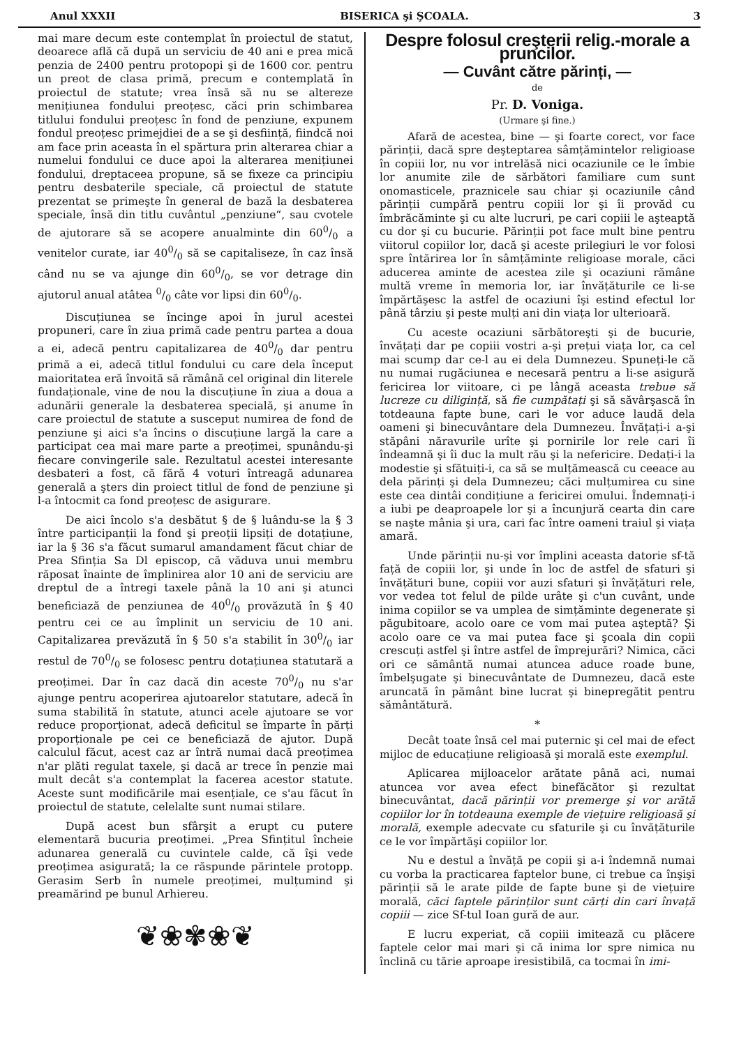Anul XXXII BISERICA şi ŞCOALA. 3
mai mare decum este contemplat în proiectul de statut, deoarece află că după un serviciu de 40 ani e prea mică penzia de 2400 pentru protopopi şi de 1600 cor. pentru un preot de clasa primă, precum e contemplată în proiectul de statute; vrea însă să nu se altereze menițiunea fondului preoțesc, căci prin schimbarea titlului fondului preoțesc în fond de penziune, expunem fondul preoțesc primejdiei de a se şi desființă, fiindcă noi am face prin aceasta în el spărtura prin alterarea chiar a numelui fondului ce duce apoi la alterarea menițiunei fondului, dreptaceea propune, să se fixeze ca principiu pentru desbaterile speciale, că proiectul de statute prezentat se primeşte în general de bază la desbaterea speciale, însă din titlu cuvântul „penziune“, sau cvotele de ajutorare să se acopere anualminte din 600/0 a venitelor curate, iar 400/0 să se capitaliseze, în caz însă când nu se va ajunge din 600/0, se vor detrage din ajutorul anual atâtea 0/0 câte vor lipsi din 600/0.
Discuțiunea se încinge apoi în jurul acestei propuneri, care în ziua primă cade pentru partea a doua a ei, adecă pentru capitalizarea de 400/0 dar pentru primă a ei, adecă titlul fondului cu care dela început maioritatea eră învoită să rămână cel original din literele fundaționale, vine de nou la discuțiune în ziua a doua a adunării generale la desbaterea specială, şi anume în care proiectul de statute a susceput numirea de fond de penziune şi aici s'a încins o discuțiune largă la care a participat cea mai mare parte a preoțimei, spunându-şi fiecare convingerile sale. Rezultatul acestei interesante desbateri a fost, că fără 4 voturi întreagă adunarea generală a şters din proiect titlul de fond de penziune şi l-a întocmit ca fond preoțesc de asigurare.
De aici încolo s'a desbătut § de § luându-se la § 3 între participanții la fond şi preoții lipsiți de dotațiune, iar la § 36 s'a făcut sumarul amandament făcut chiar de Prea Sfinția Sa Dl episcop, că văduva unui membru răposat înainte de împlinirea alor 10 ani de serviciu are dreptul de a întregi taxele până la 10 ani şi atunci beneficiază de penziunea de 400/0 provăzută în § 40 pentru cei ce au împlinit un serviciu de 10 ani. Capitalizarea prevăzută în § 50 s'a stabilit în 300/0 iar restul de 700/0 se folosesc pentru dotațiunea statutară a preoțimei. Dar în caz dacă din aceste 700/0 nu s'ar ajunge pentru acoperirea ajutoarelor statutare, adecă în suma stabilită în statute, atunci acele ajutoare se vor reduce proporționat, adecă deficitul se împarte în părți proporționale pe cei ce beneficiază de ajutor. După calculul făcut, acest caz ar întră numai dacă preoțimea n'ar plăti regulat taxele, şi dacă ar trece în penzie mai mult decât s'a contemplat la facerea acestor statute. Aceste sunt modificările mai esențiale, ce s'au făcut în proiectul de statute, celelalte sunt numai stilare.
După acest bun sfârşit a erupt cu putere elementară bucuria preoțimei. „Prea Sfințitul încheie adunarea generală cu cuvintele calde, că îşi vede preoțimea asigurată; la ce răspunde părintele protopp. Gerasim Serb în numele preoțimei, mulțumind şi preamărind pe bunul Arhiereu.
❦❀✾❀❦
Despre folosul creşterii relig.-morale a pruncilor.
— Cuvânt către părinți, —
de
Pr. D. Voniga.
(Urmare şi fine.)
Afară de acestea, bine — şi foarte corect, vor face părinții, dacă spre deşteptarea sâmțămintelor religioase în copiii lor, nu vor intrelăsă nici ocaziunile ce le îmbie lor anumite zile de sărbători familiare cum sunt onomasticele, praznicele sau chiar şi ocaziunile când părinții cumpără pentru copiii lor şi îi provăd cu îmbrăcăminte şi cu alte lucruri, pe cari copiii le aşteaptă cu dor şi cu bucurie. Părinții pot face mult bine pentru viitorul copiilor lor, dacă şi aceste prilegiuri le vor folosi spre întărirea lor în sâmțăminte religioase morale, căci aducerea aminte de acestea zile şi ocaziuni rămâne multă vreme în memoria lor, iar învățăturile ce li-se împărtăşesc la astfel de ocaziuni îşi estind efectul lor până târziu şi peste mulți ani din viața lor ulterioară.
Cu aceste ocaziuni sărbătoreşti şi de bucurie, învățați dar pe copiii vostri a-şi prețui viața lor, ca cel mai scump dar ce-l au ei dela Dumnezeu. Spuneți-le că nu numai rugăciunea e necesară pentru a li-se asigură fericirea lor viitoare, ci pe lângă aceasta trebue să lucreze cu diligință, să fie cumpătați şi să săvârşască în totdeauna fapte bune, cari le vor aduce laudă dela oameni şi binecuvântare dela Dumnezeu. Învățați-i a-şi stăpâni năravurile urîte şi pornirile lor rele cari îi îndeamnă şi îi duc la mult rău şi la nefericire. Dedați-i la modestie şi sfătuiți-i, ca să se mulțămească cu ceeace au dela părinți şi dela Dumnezeu; căci mulțumirea cu sine este cea dintâi condițiune a fericirei omului. Îndemnați-i a iubi pe deaproapele lor şi a încunjură cearta din care se naşte mânia şi ura, cari fac între oameni traiul şi viața amară.
Unde părinții nu-şi vor împlini aceasta datorie sf-tă față de copiii lor, şi unde în loc de astfel de sfaturi şi învățături bune, copiii vor auzi sfaturi şi învățături rele, vor vedea tot felul de pilde urâte şi c'un cuvânt, unde inima copiilor se va umplea de simțăminte degenerate şi păgubitoare, acolo oare ce vom mai putea aşteptă? Şi acolo oare ce va mai putea face şi şcoala din copii crescuți astfel şi între astfel de împrejurări? Nimica, căci ori ce sământă numai atuncea aduce roade bune, îmbelşugate şi binecuvântate de Dumnezeu, dacă este aruncată în pământ bine lucrat şi binepregătit pentru sământătură.
*
Decât toate însă cel mai puternic şi cel mai de efect mijloc de educațiune religioasă şi morală este exemplul.
Aplicarea mijloacelor arătate până aci, numai atuncea vor avea efect binefăcător şi rezultat binecuvântat, dacă părinții vor premerge şi vor arătă copiilor lor în totdeauna exemple de viețuire religioasă şi morală, exemple adecvate cu sfaturile şi cu învățăturile ce le vor împărtăşi copiilor lor.
Nu e destul a învăță pe copii şi a-i îndemnă numai cu vorba la practicarea faptelor bune, ci trebue ca înşişi părinții să le arate pilde de fapte bune şi de viețuire morală, căci faptele părinților sunt cărți din cari învață copiii — zice Sf-tul Ioan gură de aur.
E lucru experiat, că copiii imitează cu plăcere faptele celor mai mari şi că inima lor spre nimica nu înclină cu tărie aproape iresistibilă, ca tocmai în imi-